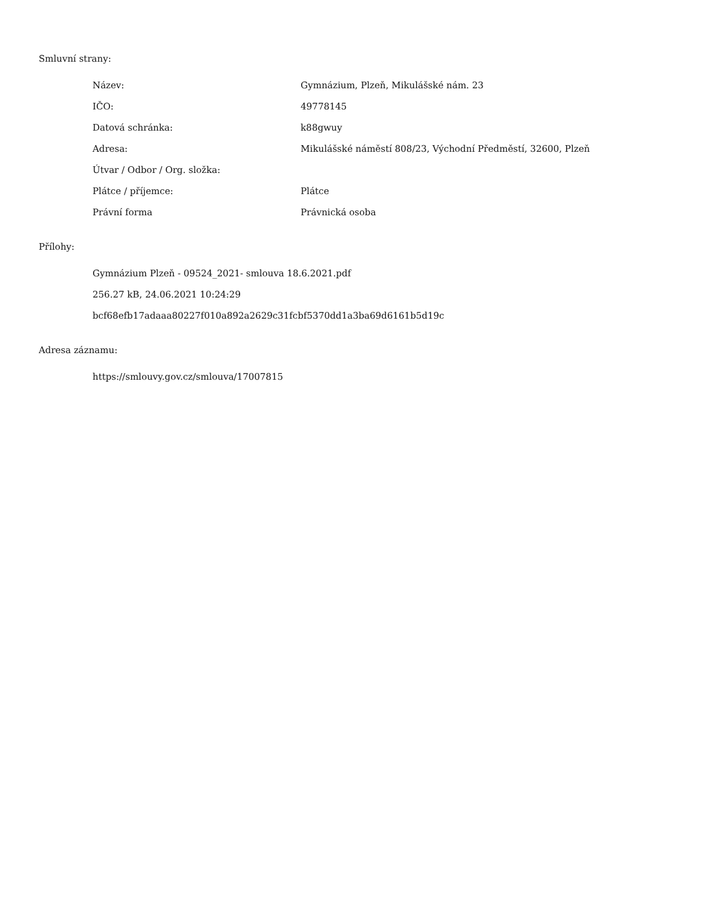Smluvní strany:
| Název: | Gymnázium, Plzeň, Mikulášské nám. 23 |
| IČO: | 49778145 |
| Datová schránka: | k88gwuy |
| Adresa: | Mikulášské náměstí 808/23, Východní Předměstí, 32600, Plzeň |
| Útvar / Odbor / Org. složka: | |
| Plátce / příjemce: | Plátce |
| Právní forma | Právnická osoba |
Přílohy:
Gymnázium Plzeň - 09524_2021- smlouva 18.6.2021.pdf
256.27 kB, 24.06.2021 10:24:29
bcf68efb17adaaa80227f010a892a2629c31fcbf5370dd1a3ba69d6161b5d19c
Adresa záznamu:
https://smlouvy.gov.cz/smlouva/17007815